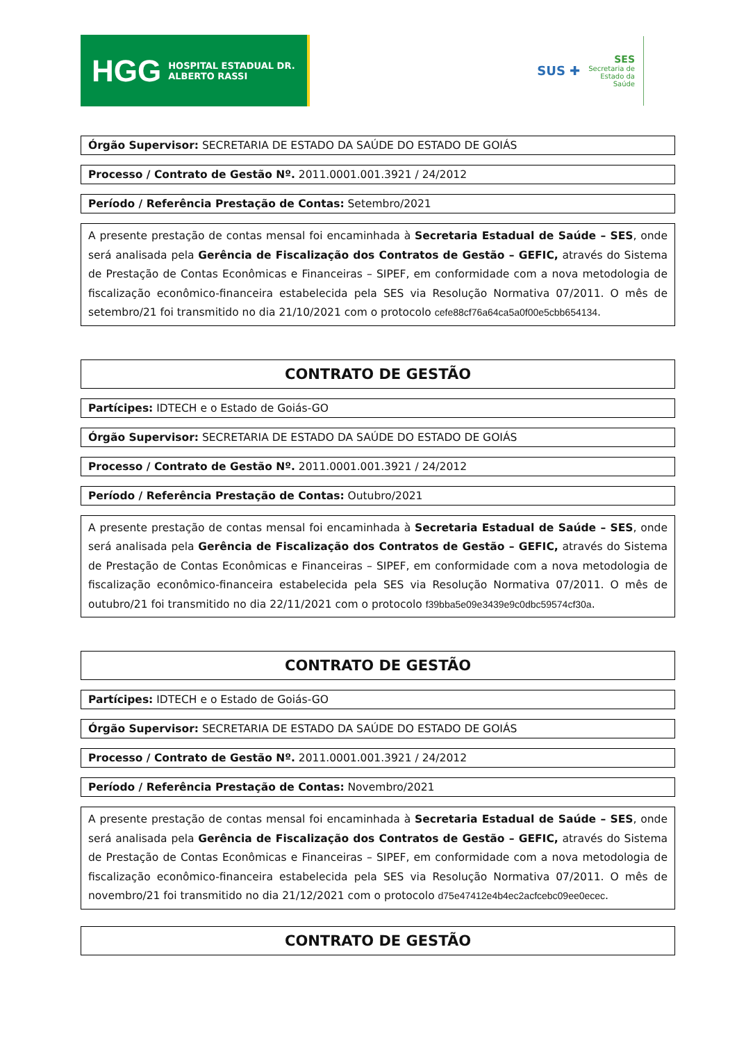HGG HOSPITAL ESTADUAL DR. ALBERTO RASSI
SUS ✚
SES
Secretaria de
Estado da
Saúde
Órgão Supervisor: SECRETARIA DE ESTADO DA SAÚDE DO ESTADO DE GOIÁS
Processo / Contrato de Gestão Nº. 2011.0001.001.3921 / 24/2012
Período / Referência Prestação de Contas: Setembro/2021
A presente prestação de contas mensal foi encaminhada à Secretaria Estadual de Saúde – SES, onde será analisada pela Gerência de Fiscalização dos Contratos de Gestão – GEFIC, através do Sistema de Prestação de Contas Econômicas e Financeiras – SIPEF, em conformidade com a nova metodologia de fiscalização econômico-financeira estabelecida pela SES via Resolução Normativa 07/2011. O mês de setembro/21 foi transmitido no dia 21/10/2021 com o protocolo cefe88cf76a64ca5a0f00e5cbb654134.
CONTRATO DE GESTÃO
Partícipes: IDTECH e o Estado de Goiás-GO
Órgão Supervisor: SECRETARIA DE ESTADO DA SAÚDE DO ESTADO DE GOIÁS
Processo / Contrato de Gestão Nº. 2011.0001.001.3921 / 24/2012
Período / Referência Prestação de Contas: Outubro/2021
A presente prestação de contas mensal foi encaminhada à Secretaria Estadual de Saúde – SES, onde será analisada pela Gerência de Fiscalização dos Contratos de Gestão – GEFIC, através do Sistema de Prestação de Contas Econômicas e Financeiras – SIPEF, em conformidade com a nova metodologia de fiscalização econômico-financeira estabelecida pela SES via Resolução Normativa 07/2011. O mês de outubro/21 foi transmitido no dia 22/11/2021 com o protocolo f39bba5e09e3439e9c0dbc59574cf30a.
CONTRATO DE GESTÃO
Partícipes: IDTECH e o Estado de Goiás-GO
Órgão Supervisor: SECRETARIA DE ESTADO DA SAÚDE DO ESTADO DE GOIÁS
Processo / Contrato de Gestão Nº. 2011.0001.001.3921 / 24/2012
Período / Referência Prestação de Contas: Novembro/2021
A presente prestação de contas mensal foi encaminhada à Secretaria Estadual de Saúde – SES, onde será analisada pela Gerência de Fiscalização dos Contratos de Gestão – GEFIC, através do Sistema de Prestação de Contas Econômicas e Financeiras – SIPEF, em conformidade com a nova metodologia de fiscalização econômico-financeira estabelecida pela SES via Resolução Normativa 07/2011. O mês de novembro/21 foi transmitido no dia 21/12/2021 com o protocolo d75e47412e4b4ec2acfcebc09ee0ecec.
CONTRATO DE GESTÃO